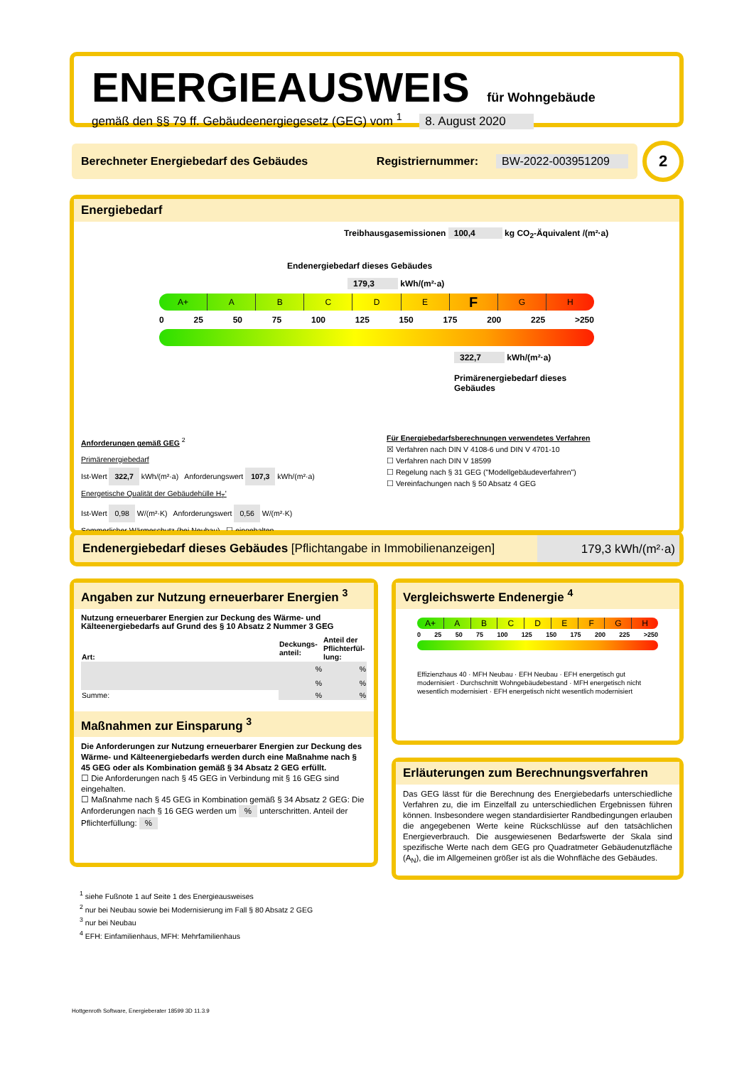ENERGIEAUSWEIS für Wohngebäude
gemäß den §§ 79 ff. Gebäudeenergiegesetz (GEG) vom <sup>1</sup> 8. August 2020
Berechneter Energiebedarf des Gebäudes Registriernummer: BW-2022-003951209 2
Energiebedarf
Treibhausgasemissionen 100,4 kg CO<sub>2</sub>-Äquivalent /(m²·a)
Endenergiebedarf dieses Gebäudes
179,3 kWh/(m²·a)
A+ ABCDEFGH
0 25 50 75 100 125 150 175 200 225 >250
322,7 kWh/(m²·a)
Primärenergiebedarf dieses Gebäudes
Anforderungen gemäß GEG <sup>2</sup>
Primärenergiebedarf
Ist-Wert 322,7 kWh/(m²·a) Anforderungswert 107,3 kWh/(m²·a)
Energetische Qualität der Gebäudehülle H<sub>T</sub>'
Ist-Wert 0,98 W/(m²·K) Anforderungswert 0,56 W/(m²·K)
Sommerlicher Wärmeschutz (bei Neubau) ☐ eingehalten
Für Energiebedarfsberechnungen verwendetes Verfahren
☒ Verfahren nach DIN V 4108-6 und DIN V 4701-10
☐ Verfahren nach DIN V 18599
☐ Regelung nach § 31 GEG ("Modellgebäudeverfahren")
☐ Vereinfachungen nach § 50 Absatz 4 GEG
Endenergiebedarf dieses Gebäudes [Pflichtangabe in Immobilienanzeigen] 179,3 kWh/(m²·a)
Angaben zur Nutzung erneuerbarer Energien <sup>3</sup>
Nutzung erneuerbarer Energien zur Deckung des Wärme- und Kälteenergiebedarfs auf Grund des § 10 Absatz 2 Nummer 3 GEG
| Art: | Deckungs-anteil: | Anteil der Pflichterfül-lung: |
| --- | --- | --- |
| | % | % |
| | % | % |
| Summe: | % | % |
Maßnahmen zur Einsparung <sup>3</sup>
Die Anforderungen zur Nutzung erneuerbarer Energien zur Deckung des Wärme- und Kälteenergiebedarfs werden durch eine Maßnahme nach § 45 GEG oder als Kombination gemäß § 34 Absatz 2 GEG erfüllt.
☐ Die Anforderungen nach § 45 GEG in Verbindung mit § 16 GEG sind eingehalten.
☐ Maßnahme nach § 45 GEG in Kombination gemäß § 34 Absatz 2 GEG: Die Anforderungen nach § 16 GEG werden um % unterschritten. Anteil der Pflichterfüllung: %
Vergleichswerte Endenergie <sup>4</sup>
A+ ABCDEFGH
0 25 50 75 100 125 150 175 200 225 >250
Effizienzhaus 40 · MFH Neubau · EFH Neubau · EFH energetisch gut modernisiert · Durchschnitt Wohngebäudebestand · MFH energetisch nicht wesentlich modernisiert · EFH energetisch nicht wesentlich modernisiert
Erläuterungen zum Berechnungsverfahren
Das GEG lässt für die Berechnung des Energiebedarfs unterschiedliche Verfahren zu, die im Einzelfall zu unterschiedlichen Ergebnissen führen können. Insbesondere wegen standardisierter Randbedingungen erlauben die angegebenen Werte keine Rückschlüsse auf den tatsächlichen Energieverbrauch. Die ausgewiesenen Bedarfswerte der Skala sind spezifische Werte nach dem GEG pro Quadratmeter Gebäudenutzfläche (A<sub>N</sub>), die im Allgemeinen größer ist als die Wohnfläche des Gebäudes.
<sup>1</sup> siehe Fußnote 1 auf Seite 1 des Energieausweises
<sup>2</sup> nur bei Neubau sowie bei Modernisierung im Fall § 80 Absatz 2 GEG
<sup>3</sup> nur bei Neubau
<sup>4</sup> EFH: Einfamilienhaus, MFH: Mehrfamilienhaus
Hottgenroth Software, Energieberater 18599 3D 11.3.9